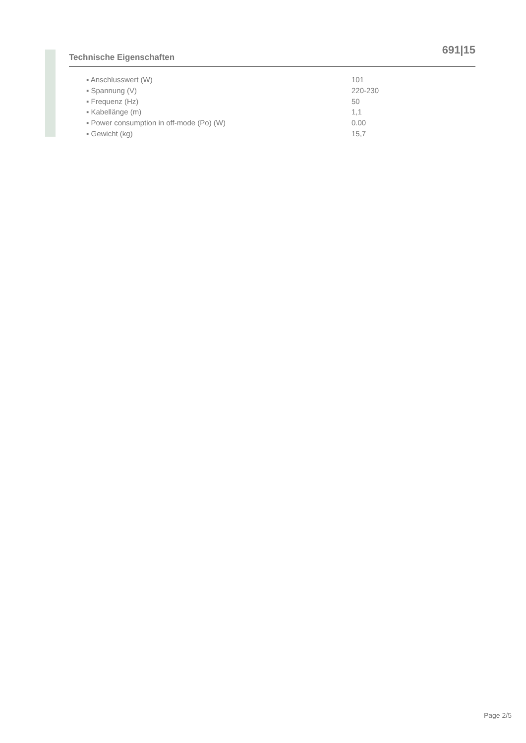691|15
Technische Eigenschaften
| ▪ Anschlusswert (W) | 101 |
| ▪ Spannung (V) | 220-230 |
| ▪ Frequenz (Hz) | 50 |
| ▪ Kabellänge (m) | 1,1 |
| ▪ Power consumption in off-mode (Po) (W) | 0.00 |
| ▪ Gewicht (kg) | 15,7 |
Page 2/5